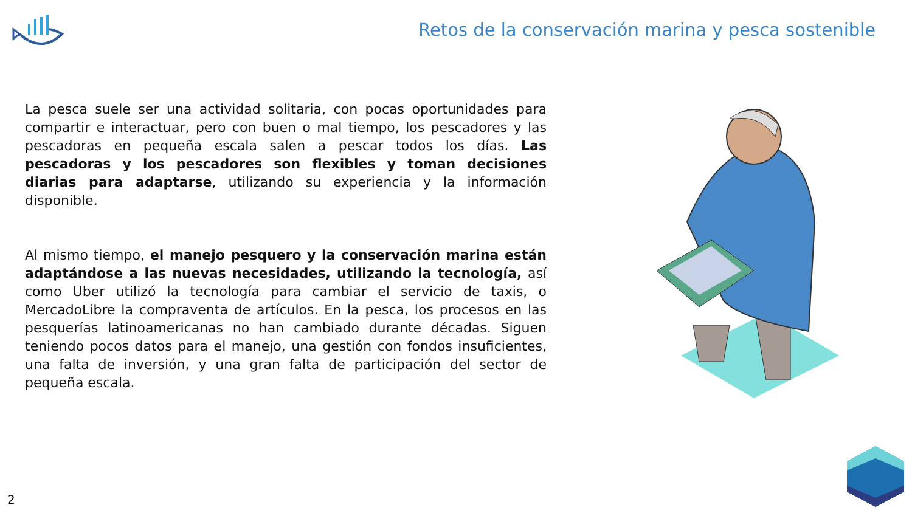Retos de la conservación marina y pesca sostenible
La pesca suele ser una actividad solitaria, con pocas oportunidades para compartir e interactuar, pero con buen o mal tiempo, los pescadores y las pescadoras en pequeña escala salen a pescar todos los días. Las pescadoras y los pescadores son flexibles y toman decisiones diarias para adaptarse, utilizando su experiencia y la información disponible.
Al mismo tiempo, el manejo pesquero y la conservación marina están adaptándose a las nuevas necesidades, utilizando la tecnología, así como Uber utilizó la tecnología para cambiar el servicio de taxis, o MercadoLibre la compraventa de artículos. En la pesca, los procesos en las pesquerías latinoamericanas no han cambiado durante décadas. Siguen teniendo pocos datos para el manejo, una gestión con fondos insuficientes, una falta de inversión, y una gran falta de participación del sector de pequeña escala.
2